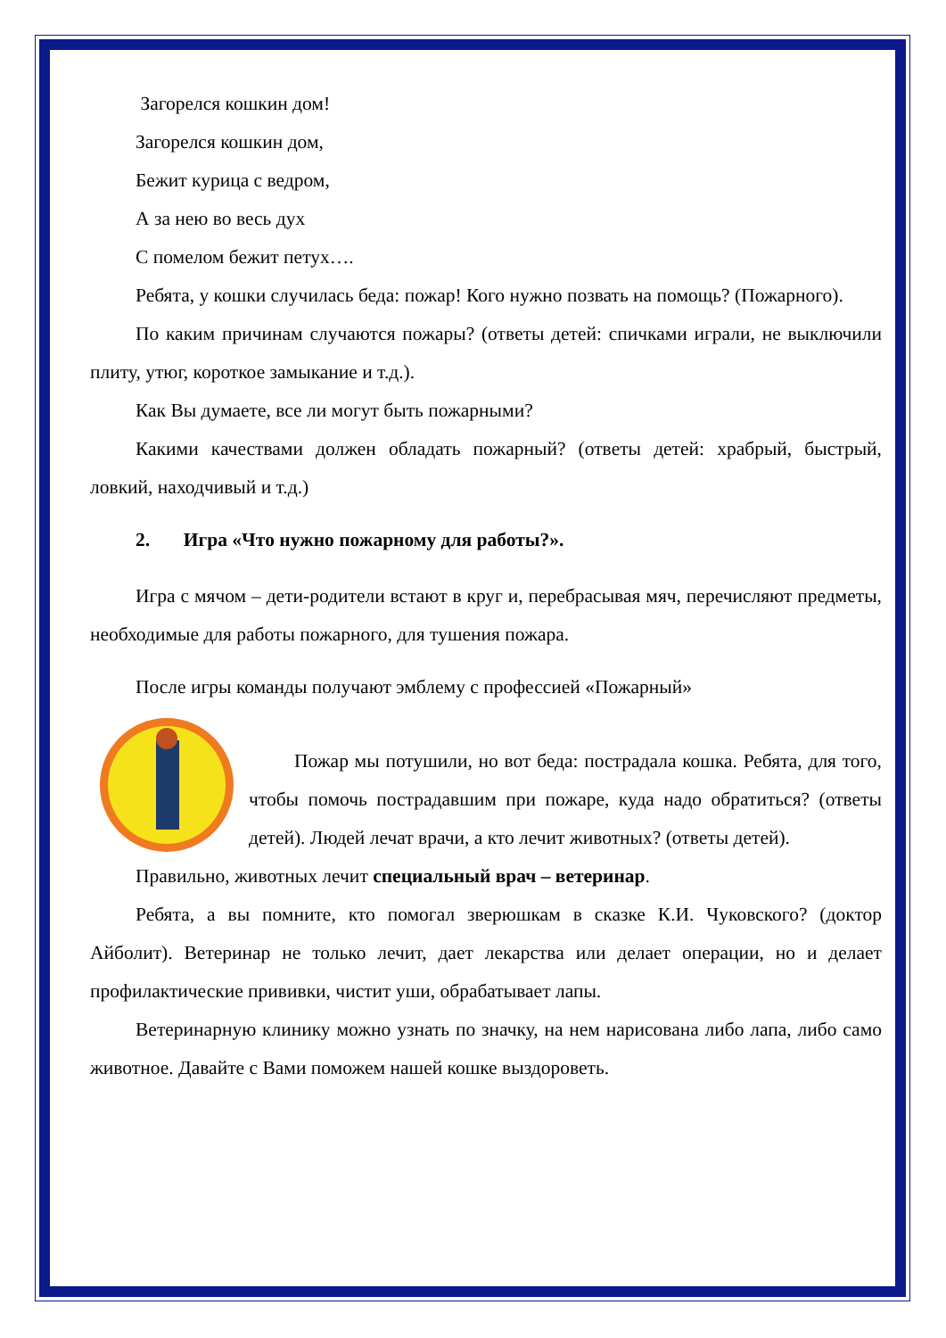Загорелся кошкин дом!
Загорелся кошкин дом,
Бежит курица с ведром,
А за нею во весь дух
С помелом бежит петух….
Ребята, у кошки случилась беда: пожар! Кого нужно позвать на помощь? (Пожарного).
По каким причинам случаются пожары? (ответы детей: спичками играли, не выключили плиту, утюг, короткое замыкание и т.д.).
Как Вы думаете, все ли могут быть пожарными?
Какими качествами должен обладать пожарный? (ответы детей: храбрый, быстрый, ловкий, находчивый и т.д.)
2. Игра «Что нужно пожарному для работы?».
Игра с мячом – дети-родители встают в круг и, перебрасывая мяч, перечисляют предметы, необходимые для работы пожарного, для тушения пожара.
После игры команды получают эмблему с профессией «Пожарный»
Пожар мы потушили, но вот беда: пострадала кошка. Ребята, для того, чтобы помочь пострадавшим при пожаре, куда надо обратиться? (ответы детей). Людей лечат врачи, а кто лечит животных? (ответы детей).
Правильно, животных лечит специальный врач – ветеринар.
Ребята, а вы помните, кто помогал зверюшкам в сказке К.И. Чуковского? (доктор Айболит). Ветеринар не только лечит, дает лекарства или делает операции, но и делает профилактические прививки, чистит уши, обрабатывает лапы.
Ветеринарную клинику можно узнать по значку, на нем нарисована либо лапа, либо само животное. Давайте с Вами поможем нашей кошке выздороветь.